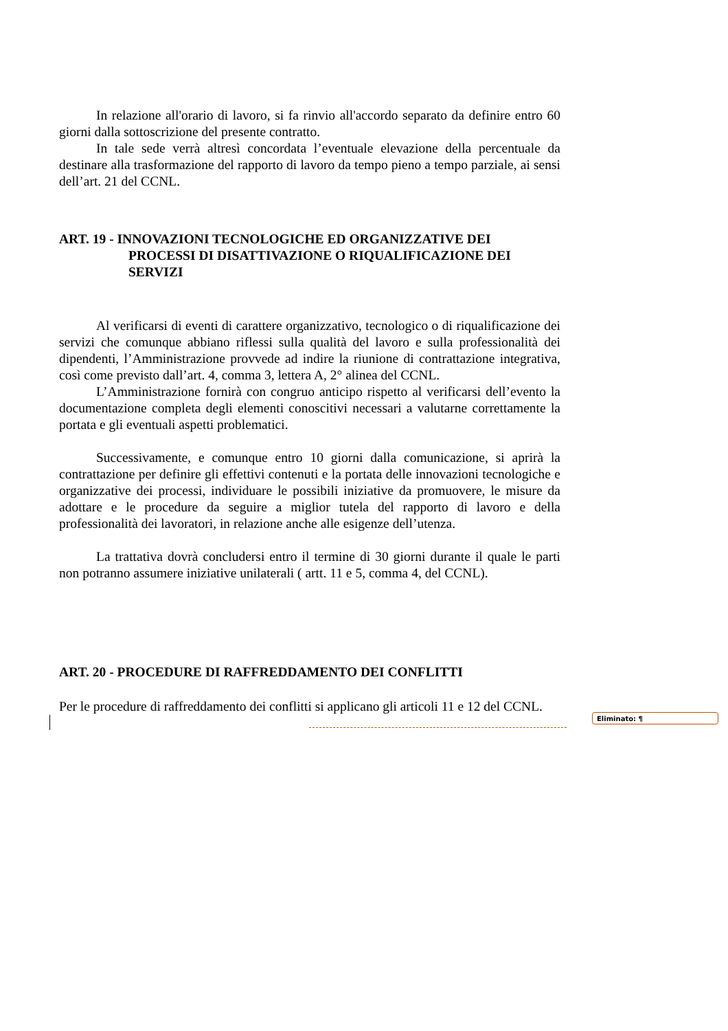In relazione all'orario di lavoro, si fa rinvio all'accordo separato da definire entro 60 giorni dalla sottoscrizione del presente contratto.
In tale sede verrà altresì concordata l’eventuale elevazione della percentuale da destinare alla trasformazione del rapporto di lavoro da tempo pieno a tempo parziale, ai sensi dell’art. 21 del CCNL.
ART. 19 - INNOVAZIONI TECNOLOGICHE ED ORGANIZZATIVE DEI PROCESSI DI DISATTIVAZIONE O RIQUALIFICAZIONE DEI SERVIZI
Al verificarsi di eventi di carattere organizzativo, tecnologico o di riqualificazione dei servizi che comunque abbiano riflessi sulla qualità del lavoro e sulla professionalità dei dipendenti, l’Amministrazione provvede ad indire la riunione di contrattazione integrativa, così come previsto dall’art. 4, comma 3, lettera A, 2° alinea del CCNL.
L’Amministrazione fornirà con congruo anticipo rispetto al verificarsi dell’evento la documentazione completa degli elementi conoscitivi necessari a valutarne correttamente la portata e gli eventuali aspetti problematici.
Successivamente, e comunque entro 10 giorni dalla comunicazione, si aprirà la contrattazione per definire gli effettivi contenuti e la portata delle innovazioni tecnologiche e organizzative dei processi, individuare le possibili iniziative da promuovere, le misure da adottare e le procedure da seguire a miglior tutela del rapporto di lavoro e della professionalità dei lavoratori, in relazione anche alle esigenze dell’utenza.
La trattativa dovrà concludersi entro il termine di 30 giorni durante il quale le parti non potranno assumere iniziative unilaterali ( artt. 11 e 5, comma 4, del CCNL).
ART. 20 - PROCEDURE DI RAFFREDDAMENTO DEI CONFLITTI
Per le procedure di raffreddamento dei conflitti si applicano gli articoli 11 e 12 del CCNL.
Eliminato: ¶